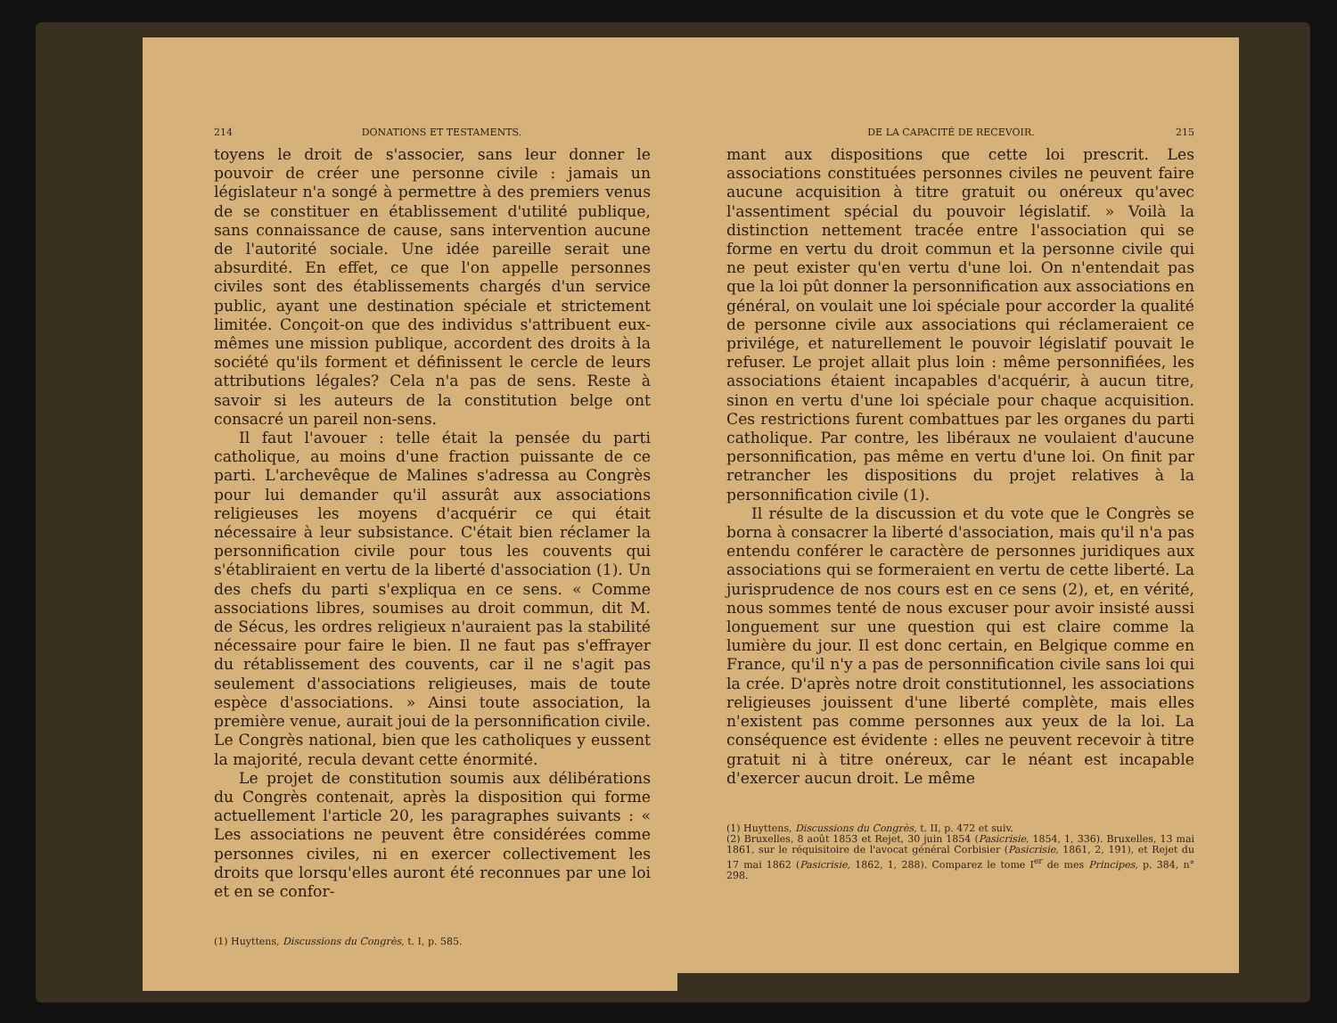214 DONATIONS ET TESTAMENTS.
toyens le droit de s'associer, sans leur donner le pouvoir de créer une personne civile : jamais un législateur n'a songé à permettre à des premiers venus de se constituer en établissement d'utilité publique, sans connaissance de cause, sans intervention aucune de l'autorité sociale. Une idée pareille serait une absurdité. En effet, ce que l'on appelle personnes civiles sont des établissements chargés d'un service public, ayant une destination spéciale et strictement limitée. Conçoit-on que des individus s'attribuent eux-mêmes une mission publique, accordent des droits à la société qu'ils forment et définissent le cercle de leurs attributions légales? Cela n'a pas de sens. Reste à savoir si les auteurs de la constitution belge ont consacré un pareil non-sens.
Il faut l'avouer : telle était la pensée du parti catholique, au moins d'une fraction puissante de ce parti. L'archevêque de Malines s'adressa au Congrès pour lui demander qu'il assurât aux associations religieuses les moyens d'acquérir ce qui était nécessaire à leur subsistance. C'était bien réclamer la personnification civile pour tous les couvents qui s'établiraient en vertu de la liberté d'association (1). Un des chefs du parti s'expliqua en ce sens. « Comme associations libres, soumises au droit commun, dit M. de Sécus, les ordres religieux n'auraient pas la stabilité nécessaire pour faire le bien. Il ne faut pas s'effrayer du rétablissement des couvents, car il ne s'agit pas seulement d'associations religieuses, mais de toute espèce d'associations. » Ainsi toute association, la première venue, aurait joui de la personnification civile. Le Congrès national, bien que les catholiques y eussent la majorité, recula devant cette énormité.
Le projet de constitution soumis aux délibérations du Congrès contenait, après la disposition qui forme actuellement l'article 20, les paragraphes suivants : « Les associations ne peuvent être considérées comme personnes civiles, ni en exercer collectivement les droits que lorsqu'elles auront été reconnues par une loi et en se confor-
(1) Huyttens, Discussions du Congrès, t. I, p. 585.
DE LA CAPACITÉ DE RECEVOIR. 215
mant aux dispositions que cette loi prescrit. Les associations constituées personnes civiles ne peuvent faire aucune acquisition à titre gratuit ou onéreux qu'avec l'assentiment spécial du pouvoir législatif. » Voilà la distinction nettement tracée entre l'association qui se forme en vertu du droit commun et la personne civile qui ne peut exister qu'en vertu d'une loi. On n'entendait pas que la loi pût donner la personnification aux associations en général, on voulait une loi spéciale pour accorder la qualité de personne civile aux associations qui réclameraient ce privilége, et naturellement le pouvoir législatif pouvait le refuser. Le projet allait plus loin : même personnifiées, les associations étaient incapables d'acquérir, à aucun titre, sinon en vertu d'une loi spéciale pour chaque acquisition. Ces restrictions furent combattues par les organes du parti catholique. Par contre, les libéraux ne voulaient d'aucune personnification, pas même en vertu d'une loi. On finit par retrancher les dispositions du projet relatives à la personnification civile (1).
Il résulte de la discussion et du vote que le Congrès se borna à consacrer la liberté d'association, mais qu'il n'a pas entendu conférer le caractère de personnes juridiques aux associations qui se formeraient en vertu de cette liberté. La jurisprudence de nos cours est en ce sens (2), et, en vérité, nous sommes tenté de nous excuser pour avoir insisté aussi longuement sur une question qui est claire comme la lumière du jour. Il est donc certain, en Belgique comme en France, qu'il n'y a pas de personnification civile sans loi qui la crée. D'après notre droit constitutionnel, les associations religieuses jouissent d'une liberté complète, mais elles n'existent pas comme personnes aux yeux de la loi. La conséquence est évidente : elles ne peuvent recevoir à titre gratuit ni à titre onéreux, car le néant est incapable d'exercer aucun droit. Le même
(1) Huyttens, Discussions du Congrès, t. II, p. 472 et suiv.
(2) Bruxelles, 8 août 1853 et Rejet, 30 juin 1854 (Pasicrisie, 1854, 1, 336). Bruxelles, 13 mai 1861, sur le réquisitoire de l'avocat général Corbisier (Pasicrisie, 1861, 2, 191), et Rejet du 17 mai 1862 (Pasicrisie, 1862, 1, 288). Comparez le tome I<sup>er</sup> de mes Principes, p. 384, n° 298.